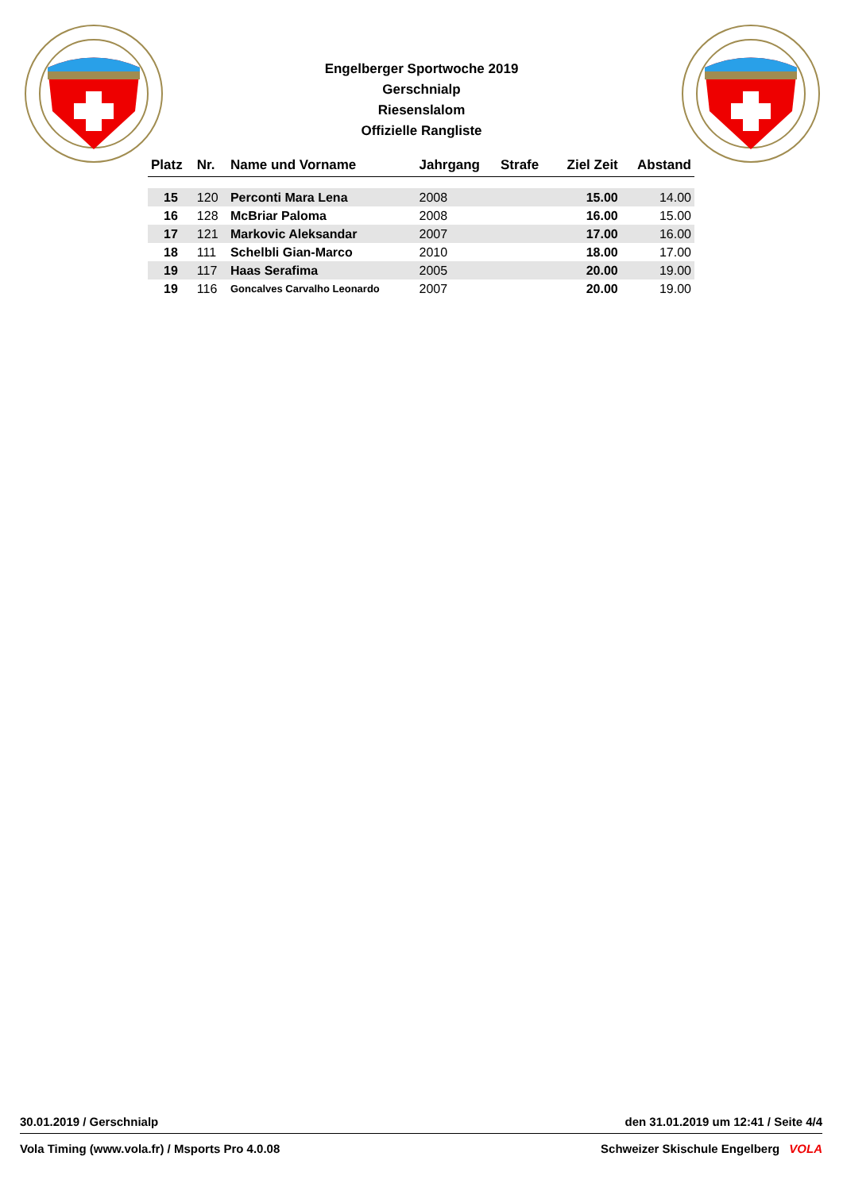Engelberger Sportwoche 2019
Gerschnialp
Riesenslalom
Offizielle Rangliste
| Platz | Nr. | Name und Vorname | Jahrgang | Strafe | Ziel Zeit | Abstand |
| --- | --- | --- | --- | --- | --- | --- |
| 15 | 120 | Perconti Mara Lena | 2008 | | 15.00 | 14.00 |
| 16 | 128 | McBriar Paloma | 2008 | | 16.00 | 15.00 |
| 17 | 121 | Markovic Aleksandar | 2007 | | 17.00 | 16.00 |
| 18 | 111 | Schelbli Gian-Marco | 2010 | | 18.00 | 17.00 |
| 19 | 117 | Haas Serafima | 2005 | | 20.00 | 19.00 |
| 19 | 116 | Goncalves Carvalho Leonardo | 2007 | | 20.00 | 19.00 |
30.01.2019 / Gerschnialp den 31.01.2019 um 12:41 / Seite 4/4
Vola Timing (www.vola.fr) / Msports Pro 4.0.08 Schweizer Skischule Engelberg VOLA